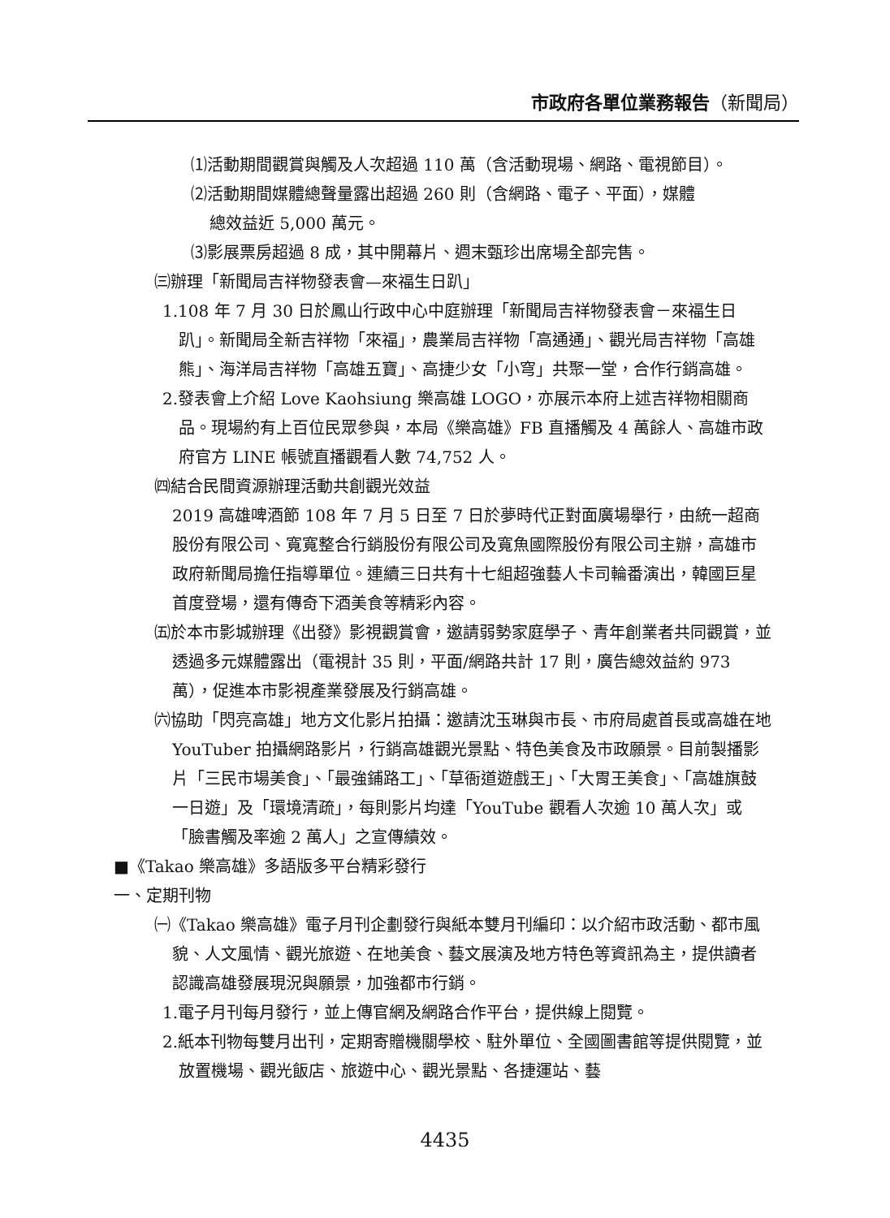市政府各單位業務報告（新聞局）
⑴活動期間觀賞與觸及人次超過 110 萬（含活動現場、網路、電視節目）。
⑵活動期間媒體總聲量露出超過 260 則（含網路、電子、平面），媒體
總效益近 5,000 萬元。
⑶影展票房超過 8 成，其中開幕片、週末甄珍出席場全部完售。
㈢辦理「新聞局吉祥物發表會—來福生日趴」
1.108 年 7 月 30 日於鳳山行政中心中庭辦理「新聞局吉祥物發表會－來福生日趴」。新聞局全新吉祥物「來福」，農業局吉祥物「高通通」、觀光局吉祥物「高雄熊」、海洋局吉祥物「高雄五寶」、高捷少女「小穹」共聚一堂，合作行銷高雄。
2.發表會上介紹 Love Kaohsiung 樂高雄 LOGO，亦展示本府上述吉祥物相關商品。現場約有上百位民眾參與，本局《樂高雄》FB 直播觸及 4 萬餘人、高雄市政府官方 LINE 帳號直播觀看人數 74,752 人。
㈣結合民間資源辦理活動共創觀光效益
2019 高雄啤酒節 108 年 7 月 5 日至 7 日於夢時代正對面廣場舉行，由統一超商股份有限公司、寬寬整合行銷股份有限公司及寬魚國際股份有限公司主辦，高雄市政府新聞局擔任指導單位。連續三日共有十七組超強藝人卡司輪番演出，韓國巨星首度登場，還有傳奇下酒美食等精彩內容。
㈤於本市影城辦理《出發》影視觀賞會，邀請弱勢家庭學子、青年創業者共同觀賞，並透過多元媒體露出（電視計 35 則，平面/網路共計 17 則，廣告總效益約 973 萬），促進本市影視產業發展及行銷高雄。
㈥協助「閃亮高雄」地方文化影片拍攝：邀請沈玉琳與市長、市府局處首長或高雄在地 YouTuber 拍攝網路影片，行銷高雄觀光景點、特色美食及市政願景。目前製播影片「三民市場美食」、「最強鋪路工」、「草衙道遊戲王」、「大胃王美食」、「高雄旗鼓一日遊」及「環境清疏」，每則影片均達「YouTube 觀看人次逾 10 萬人次」或「臉書觸及率逾 2 萬人」之宣傳績效。
■《Takao 樂高雄》多語版多平台精彩發行
一、定期刊物
㈠《Takao 樂高雄》電子月刊企劃發行與紙本雙月刊編印：以介紹市政活動、都市風貌、人文風情、觀光旅遊、在地美食、藝文展演及地方特色等資訊為主，提供讀者認識高雄發展現況與願景，加強都市行銷。
1.電子月刊每月發行，並上傳官網及網路合作平台，提供線上閱覽。
2.紙本刊物每雙月出刊，定期寄贈機關學校、駐外單位、全國圖書館等提供閱覽，並放置機場、觀光飯店、旅遊中心、觀光景點、各捷運站、藝
4435